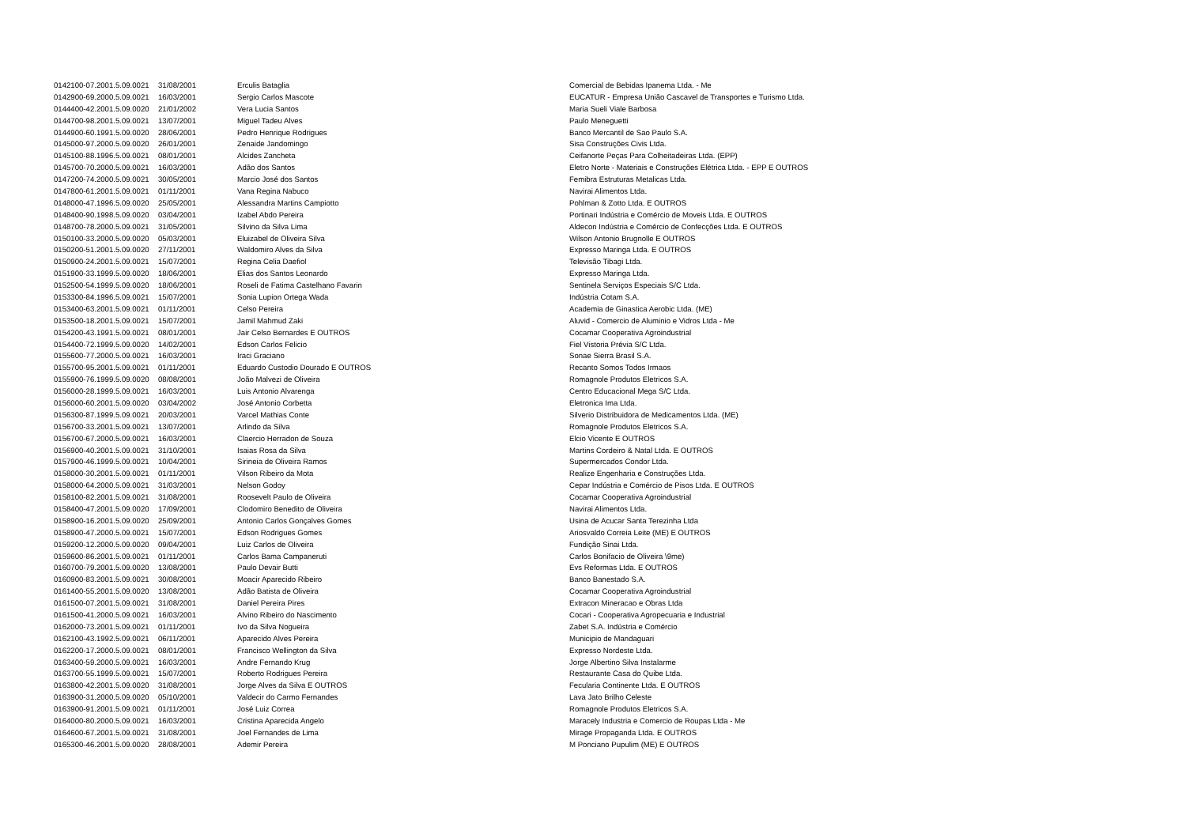| 0142100-07.2001.5.09.0021 | 31/08/2001 | Erculis Bataglia | Comercial de Bebidas Ipanema Ltda. - Me |
| 0142900-69.2000.5.09.0021 | 16/03/2001 | Sergio Carlos Mascote | EUCATUR - Empresa União Cascavel de Transportes e Turismo Ltda. |
| 0144400-42.2001.5.09.0020 | 21/01/2002 | Vera Lucia Santos | Maria Sueli Viale Barbosa |
| 0144700-98.2001.5.09.0021 | 13/07/2001 | Miguel Tadeu Alves | Paulo Meneguetti |
| 0144900-60.1991.5.09.0020 | 28/06/2001 | Pedro Henrique Rodrigues | Banco Mercantil de Sao Paulo S.A. |
| 0145000-97.2000.5.09.0020 | 26/01/2001 | Zenaide Jandomingo | Sisa Construções Civis Ltda. |
| 0145100-88.1996.5.09.0021 | 08/01/2001 | Alcides Zancheta | Ceifanorte Peças Para Colheitadeiras Ltda. (EPP) |
| 0145700-70.2000.5.09.0021 | 16/03/2001 | Adão dos Santos | Eletro Norte - Materiais e Construções Elétrica Ltda. - EPP E OUTROS |
| 0147200-74.2000.5.09.0021 | 30/05/2001 | Marcio José dos Santos | Femibra Estruturas Metalicas Ltda. |
| 0147800-61.2001.5.09.0021 | 01/11/2001 | Vana Regina Nabuco | Navirai Alimentos Ltda. |
| 0148000-47.1996.5.09.0020 | 25/05/2001 | Alessandra Martins Campiotto | Pohlman & Zotto Ltda. E OUTROS |
| 0148400-90.1998.5.09.0020 | 03/04/2001 | Izabel Abdo Pereira | Portinari Indústria e Comércio de Moveis Ltda. E OUTROS |
| 0148700-78.2000.5.09.0021 | 31/05/2001 | Silvino da Silva Lima | Aldecon Indústria e Comércio de Confecções Ltda. E OUTROS |
| 0150100-33.2000.5.09.0020 | 05/03/2001 | Eluizabel de Oliveira Silva | Wilson Antonio Brugnolle E OUTROS |
| 0150200-51.2001.5.09.0020 | 27/11/2001 | Waldomiro Alves da Silva | Expresso Maringa Ltda. E OUTROS |
| 0150900-24.2001.5.09.0021 | 15/07/2001 | Regina Celia Daefiol | Televisão Tibagi Ltda. |
| 0151900-33.1999.5.09.0020 | 18/06/2001 | Elias dos Santos Leonardo | Expresso Maringa Ltda. |
| 0152500-54.1999.5.09.0020 | 18/06/2001 | Roseli de Fatima Castelhano Favarin | Sentinela Serviços Especiais S/C Ltda. |
| 0153300-84.1996.5.09.0021 | 15/07/2001 | Sonia Lupion Ortega Wada | Indústria Cotam S.A. |
| 0153400-63.2001.5.09.0021 | 01/11/2001 | Celso Pereira | Academia de Ginastica Aerobic Ltda. (ME) |
| 0153500-18.2001.5.09.0021 | 15/07/2001 | Jamil Mahmud Zaki | Aluvid - Comercio de Aluminio e Vidros Ltda - Me |
| 0154200-43.1991.5.09.0021 | 08/01/2001 | Jair Celso Bernardes E OUTROS | Cocamar Cooperativa Agroindustrial |
| 0154400-72.1999.5.09.0020 | 14/02/2001 | Edson Carlos Felicio | Fiel Vistoria Prévia S/C Ltda. |
| 0155600-77.2000.5.09.0021 | 16/03/2001 | Iraci Graciano | Sonae Sierra Brasil S.A. |
| 0155700-95.2001.5.09.0021 | 01/11/2001 | Eduardo Custodio Dourado E OUTROS | Recanto Somos Todos Irmaos |
| 0155900-76.1999.5.09.0020 | 08/08/2001 | João Malvezi de Oliveira | Romagnole Produtos Eletricos S.A. |
| 0156000-28.1999.5.09.0021 | 16/03/2001 | Luis Antonio Alvarenga | Centro Educacional Mega S/C Ltda. |
| 0156000-60.2001.5.09.0020 | 03/04/2002 | José Antonio Corbetta | Eletronica Ima Ltda. |
| 0156300-87.1999.5.09.0021 | 20/03/2001 | Varcel Mathias Conte | Silverio Distribuidora de Medicamentos Ltda. (ME) |
| 0156700-33.2001.5.09.0021 | 13/07/2001 | Arlindo da Silva | Romagnole Produtos Eletricos S.A. |
| 0156700-67.2000.5.09.0021 | 16/03/2001 | Claercio Herradon de Souza | Elcio Vicente E OUTROS |
| 0156900-40.2001.5.09.0021 | 31/10/2001 | Isaias Rosa da Silva | Martins Cordeiro & Natal Ltda. E OUTROS |
| 0157900-46.1999.5.09.0021 | 10/04/2001 | Sirineia de Oliveira Ramos | Supermercados Condor Ltda. |
| 0158000-30.2001.5.09.0021 | 01/11/2001 | Vilson Ribeiro da Mota | Realize Engenharia e Construções Ltda. |
| 0158000-64.2000.5.09.0021 | 31/03/2001 | Nelson Godoy | Cepar Indústria e Comércio de Pisos Ltda. E OUTROS |
| 0158100-82.2001.5.09.0021 | 31/08/2001 | Roosevelt Paulo de Oliveira | Cocamar Cooperativa Agroindustrial |
| 0158400-47.2001.5.09.0020 | 17/09/2001 | Clodomiro Benedito de Oliveira | Navirai Alimentos Ltda. |
| 0158900-16.2001.5.09.0020 | 25/09/2001 | Antonio Carlos Gonçalves Gomes | Usina de Acucar Santa Terezinha Ltda |
| 0158900-47.2000.5.09.0021 | 15/07/2001 | Edson Rodrigues Gomes | Ariosvaldo Correia Leite (ME) E OUTROS |
| 0159200-12.2000.5.09.0020 | 09/04/2001 | Luiz Carlos de Oliveira | Fundição Sinai Ltda. |
| 0159600-86.2001.5.09.0021 | 01/11/2001 | Carlos Bama Campaneruti | Carlos Bonifacio de Oliveira \9me) |
| 0160700-79.2001.5.09.0020 | 13/08/2001 | Paulo Devair Butti | Evs Reformas Ltda. E OUTROS |
| 0160900-83.2001.5.09.0021 | 30/08/2001 | Moacir Aparecido Ribeiro | Banco Banestado S.A. |
| 0161400-55.2001.5.09.0020 | 13/08/2001 | Adão Batista de Oliveira | Cocamar Cooperativa Agroindustrial |
| 0161500-07.2001.5.09.0021 | 31/08/2001 | Daniel Pereira Pires | Extracon Mineracao e Obras Ltda |
| 0161500-41.2000.5.09.0021 | 16/03/2001 | Alvino Ribeiro do Nascimento | Cocari - Cooperativa Agropecuaria e Industrial |
| 0162000-73.2001.5.09.0021 | 01/11/2001 | Ivo da Silva Nogueira | Zabet S.A. Indústria e Comércio |
| 0162100-43.1992.5.09.0021 | 06/11/2001 | Aparecido Alves Pereira | Municipio de Mandaguari |
| 0162200-17.2000.5.09.0021 | 08/01/2001 | Francisco Wellington da Silva | Expresso Nordeste Ltda. |
| 0163400-59.2000.5.09.0021 | 16/03/2001 | Andre Fernando Krug | Jorge Albertino Silva Instalarme |
| 0163700-55.1999.5.09.0021 | 15/07/2001 | Roberto Rodrigues Pereira | Restaurante Casa do Quibe Ltda. |
| 0163800-42.2001.5.09.0020 | 31/08/2001 | Jorge Alves da Silva E OUTROS | Fecularia Continente Ltda. E OUTROS |
| 0163900-31.2000.5.09.0020 | 05/10/2001 | Valdecir do Carmo Fernandes | Lava Jato Brilho Celeste |
| 0163900-91.2001.5.09.0021 | 01/11/2001 | José Luiz Correa | Romagnole Produtos Eletricos S.A. |
| 0164000-80.2000.5.09.0021 | 16/03/2001 | Cristina Aparecida Angelo | Maracely Industria e Comercio de Roupas Ltda - Me |
| 0164600-67.2001.5.09.0021 | 31/08/2001 | Joel Fernandes de Lima | Mirage Propaganda Ltda. E OUTROS |
| 0165300-46.2001.5.09.0020 | 28/08/2001 | Ademir Pereira | M Ponciano Pupulim (ME) E OUTROS |